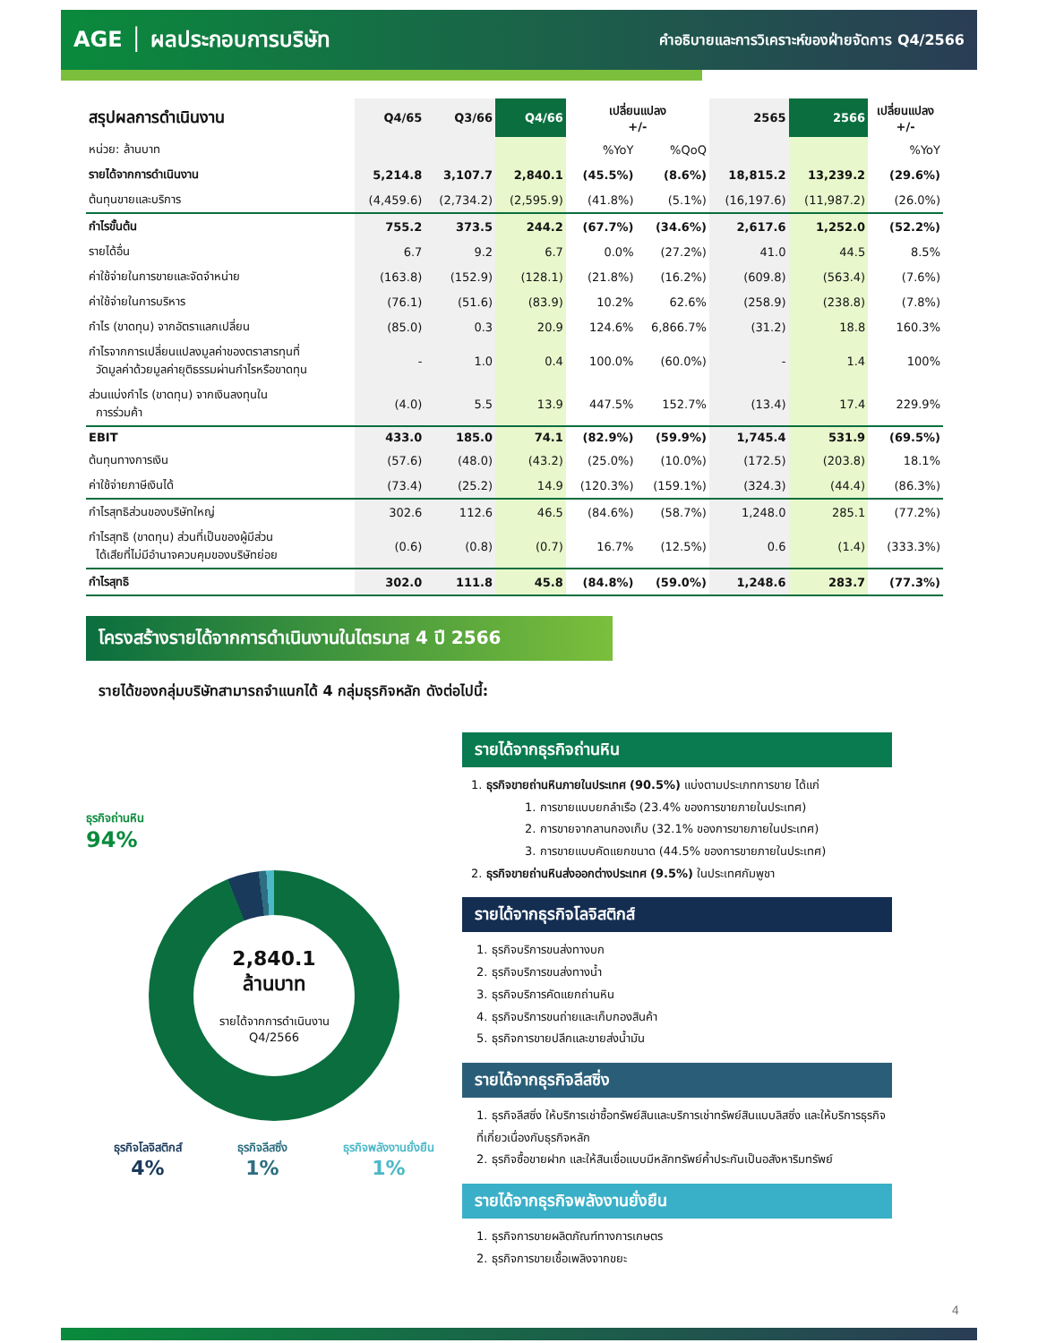AGE │ ผลประกอบการบริษัท
คำอธิบายและการวิเคราะห์ของฝ่ายจัดการ Q4/2566
| สรุปผลการดำเนินงาน | Q4/65 | Q3/66 | Q4/66 | เปลี่ยนแปลง +/- | | 2565 | 2566 | เปลี่ยนแปลง +/- |
| --- | --- | --- | --- | --- | --- | --- | --- | --- |
| หน่วย: ล้านบาท | | | | %YoY | %QoQ | | | %YoY |
| รายได้จากการดำเนินงาน | 5,214.8 | 3,107.7 | 2,840.1 | (45.5%) | (8.6%) | 18,815.2 | 13,239.2 | (29.6%) |
| ต้นทุนขายและบริการ | (4,459.6) | (2,734.2) | (2,595.9) | (41.8%) | (5.1%) | (16,197.6) | (11,987.2) | (26.0%) |
| กำไรขั้นต้น | 755.2 | 373.5 | 244.2 | (67.7%) | (34.6%) | 2,617.6 | 1,252.0 | (52.2%) |
| รายได้อื่น | 6.7 | 9.2 | 6.7 | 0.0% | (27.2%) | 41.0 | 44.5 | 8.5% |
| ค่าใช้จ่ายในการขายและจัดจำหน่าย | (163.8) | (152.9) | (128.1) | (21.8%) | (16.2%) | (609.8) | (563.4) | (7.6%) |
| ค่าใช้จ่ายในการบริหาร | (76.1) | (51.6) | (83.9) | 10.2% | 62.6% | (258.9) | (238.8) | (7.8%) |
| กำไร (ขาดทุน) จากอัตราแลกเปลี่ยน | (85.0) | 0.3 | 20.9 | 124.6% | 6,866.7% | (31.2) | 18.8 | 160.3% |
| กำไรจากการเปลี่ยนแปลงมูลค่าของตราสารทุนที่ วัดมูลค่าด้วยมูลค่ายุติธรรมผ่านกำไรหรือขาดทุน | - | 1.0 | 0.4 | 100.0% | (60.0%) | - | 1.4 | 100% |
| ส่วนแบ่งกำไร (ขาดทุน) จากเงินลงทุนใน การร่วมค้า | (4.0) | 5.5 | 13.9 | 447.5% | 152.7% | (13.4) | 17.4 | 229.9% |
| EBIT | 433.0 | 185.0 | 74.1 | (82.9%) | (59.9%) | 1,745.4 | 531.9 | (69.5%) |
| ต้นทุนทางการเงิน | (57.6) | (48.0) | (43.2) | (25.0%) | (10.0%) | (172.5) | (203.8) | 18.1% |
| ค่าใช้จ่ายภาษีเงินได้ | (73.4) | (25.2) | 14.9 | (120.3%) | (159.1%) | (324.3) | (44.4) | (86.3%) |
| กำไรสุทธิส่วนของบริษัทใหญ่ | 302.6 | 112.6 | 46.5 | (84.6%) | (58.7%) | 1,248.0 | 285.1 | (77.2%) |
| กำไรสุทธิ (ขาดทุน) ส่วนที่เป็นของผู้มีส่วน ได้เสียที่ไม่มีอำนาจควบคุมของบริษัทย่อย | (0.6) | (0.8) | (0.7) | 16.7% | (12.5%) | 0.6 | (1.4) | (333.3%) |
| กำไรสุทธิ | 302.0 | 111.8 | 45.8 | (84.8%) | (59.0%) | 1,248.6 | 283.7 | (77.3%) |
โครงสร้างรายได้จากการดำเนินงานในไตรมาส 4 ปี 2566
รายได้ของกลุ่มบริษัทสามารถจำแนกได้ 4 กลุ่มธุรกิจหลัก ดังต่อไปนี้:
ธุรกิจถ่านหิน
94%
2,840.1
ล้านบาท
รายได้จากการดำเนินงาน
Q4/2566
ธุรกิจโลจิสติกส์
4%
ธุรกิจลีสซิ่ง
1%
ธุรกิจพลังงานยั่งยืน
1%
รายได้จากธุรกิจถ่านหิน
1. ธุรกิจขายถ่านหินภายในประเทศ (90.5%) แบ่งตามประเภทการขาย ได้แก่
1. การขายแบบยกลำเรือ (23.4% ของการขายภายในประเทศ)
2. การขายจากลานกองเก็บ (32.1% ของการขายภายในประเทศ)
3. การขายแบบคัดแยกขนาด (44.5% ของการขายภายในประเทศ)
2. ธุรกิจขายถ่านหินส่งออกต่างประเทศ (9.5%) ในประเทศกัมพูชา
รายได้จากธุรกิจโลจิสติกส์
1. ธุรกิจบริการขนส่งทางบก
2. ธุรกิจบริการขนส่งทางน้ำ
3. ธุรกิจบริการคัดแยกถ่านหิน
4. ธุรกิจบริการขนถ่ายและเก็บกองสินค้า
5. ธุรกิจการขายปลีกและขายส่งน้ำมัน
รายได้จากธุรกิจลีสซิ่ง
1. ธุรกิจลีสซิ่ง ให้บริการเช่าซื้อทรัพย์สินและบริการเช่าทรัพย์สินแบบลิสซิ่ง และให้บริการธุรกิจที่เกี่ยวเนื่องกับธุรกิจหลัก
2. ธุรกิจซื้อขายฝาก และให้สินเชื่อแบบมีหลักทรัพย์ค้ำประกันเป็นอสังหาริมทรัพย์
รายได้จากธุรกิจพลังงานยั่งยืน
1. ธุรกิจการขายผลิตภัณฑ์ทางการเกษตร
2. ธุรกิจการขายเชื้อเพลิงจากขยะ
4